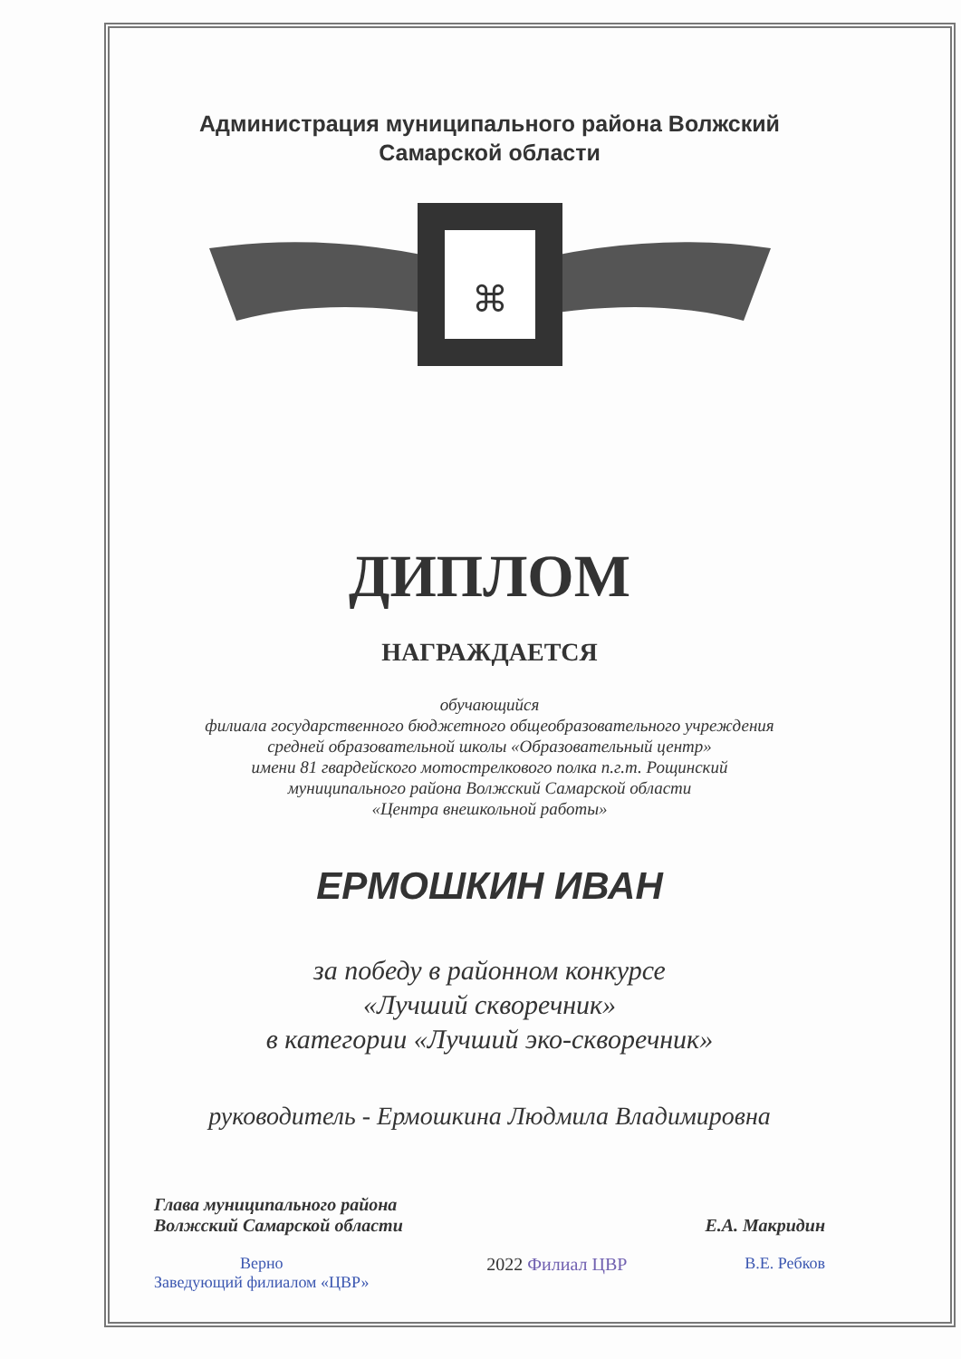Администрация муниципального района Волжский
Самарской области
⌘
ДИПЛОМ
НАГРАЖДАЕТСЯ
обучающийся
филиала государственного бюджетного общеобразовательного учреждения
средней образовательной школы «Образовательный центр»
имени 81 гвардейского мотострелкового полка п.г.т. Рощинский
муниципального района Волжский Самарской области
«Центра внешкольной работы»
ЕРМОШКИН ИВАН
за победу в районном конкурсе
«Лучший скворечник»
в категории «Лучший эко-скворечник»
руководитель - Ермошкина Людмила Владимировна
Глава муниципального района
Волжский Самарской области
Е.А. Макридин
Верно
Заведующий филиалом «ЦВР»
2022 Филиал ЦВР В.Е. Ребков